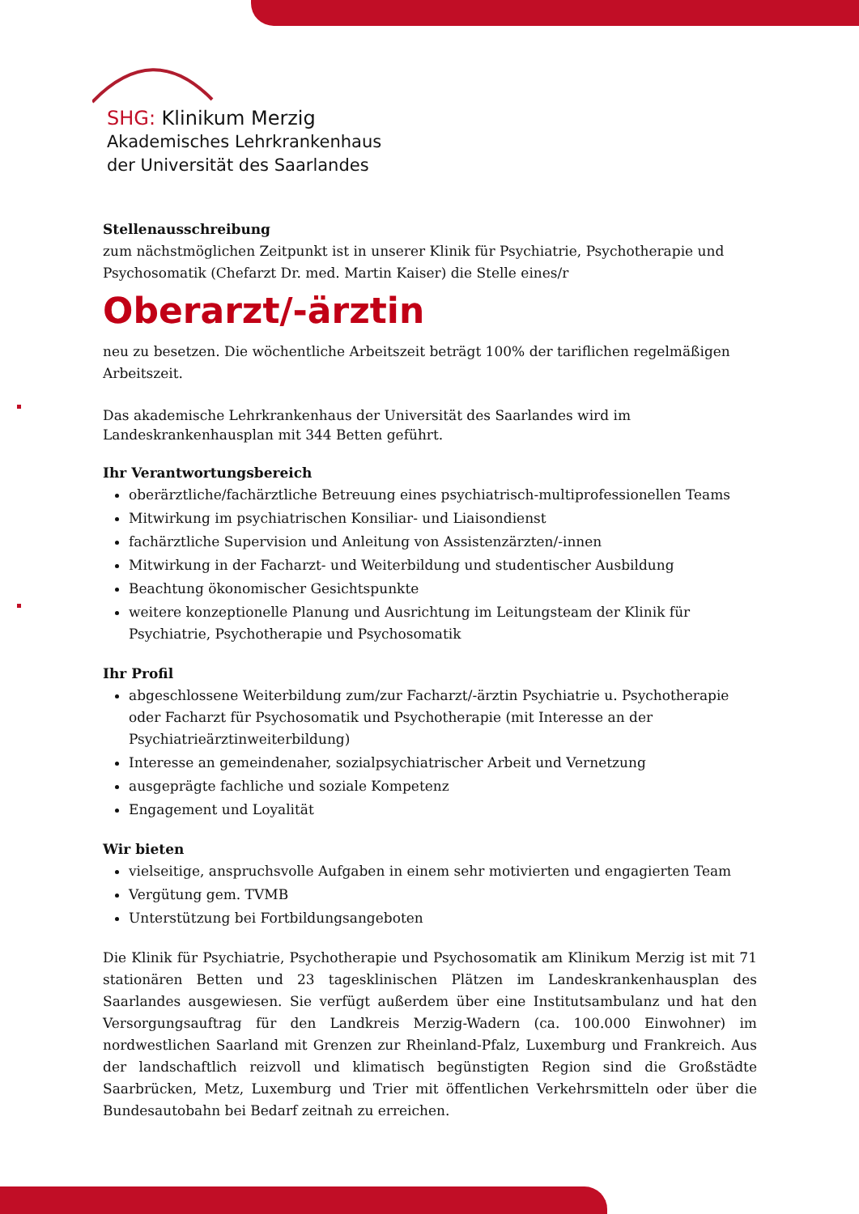SHG: Klinikum Merzig
Akademisches Lehrkrankenhaus
der Universität des Saarlandes
Stellenausschreibung
zum nächstmöglichen Zeitpunkt ist in unserer Klinik für Psychiatrie, Psychotherapie und Psychosomatik (Chefarzt Dr. med. Martin Kaiser) die Stelle eines/r
Oberarzt/-ärztin
neu zu besetzen. Die wöchentliche Arbeitszeit beträgt 100% der tariflichen regelmäßigen Arbeitszeit.
Das akademische Lehrkrankenhaus der Universität des Saarlandes wird im Landeskrankenhausplan mit 344 Betten geführt.
Ihr Verantwortungsbereich
oberärztliche/fachärztliche Betreuung eines psychiatrisch-multiprofessionellen Teams
Mitwirkung im psychiatrischen Konsiliar- und Liaisondienst
fachärztliche Supervision und Anleitung von Assistenzärzten/-innen
Mitwirkung in der Facharzt- und Weiterbildung und studentischer Ausbildung
Beachtung ökonomischer Gesichtspunkte
weitere konzeptionelle Planung und Ausrichtung im Leitungsteam der Klinik für Psychiatrie, Psychotherapie und Psychosomatik
Ihr Profil
abgeschlossene Weiterbildung zum/zur Facharzt/-ärztin Psychiatrie u. Psychotherapie oder Facharzt für Psychosomatik und Psychotherapie (mit Interesse an der Psychiatrieärztinweiterbildung)
Interesse an gemeindenaher, sozialpsychiatrischer Arbeit und Vernetzung
ausgeprägte fachliche und soziale Kompetenz
Engagement und Loyalität
Wir bieten
vielseitige, anspruchsvolle Aufgaben in einem sehr motivierten und engagierten Team
Vergütung gem. TVMB
Unterstützung bei Fortbildungsangeboten
Die Klinik für Psychiatrie, Psychotherapie und Psychosomatik am Klinikum Merzig ist mit 71 stationären Betten und 23 tagesklinischen Plätzen im Landeskrankenhausplan des Saarlandes ausgewiesen. Sie verfügt außerdem über eine Institutsambulanz und hat den Versorgungsauftrag für den Landkreis Merzig-Wadern (ca. 100.000 Einwohner) im nordwestlichen Saarland mit Grenzen zur Rheinland-Pfalz, Luxemburg und Frankreich. Aus der landschaftlich reizvoll und klimatisch begünstigten Region sind die Großstädte Saarbrücken, Metz, Luxemburg und Trier mit öffentlichen Verkehrsmitteln oder über die Bundesautobahn bei Bedarf zeitnah zu erreichen.